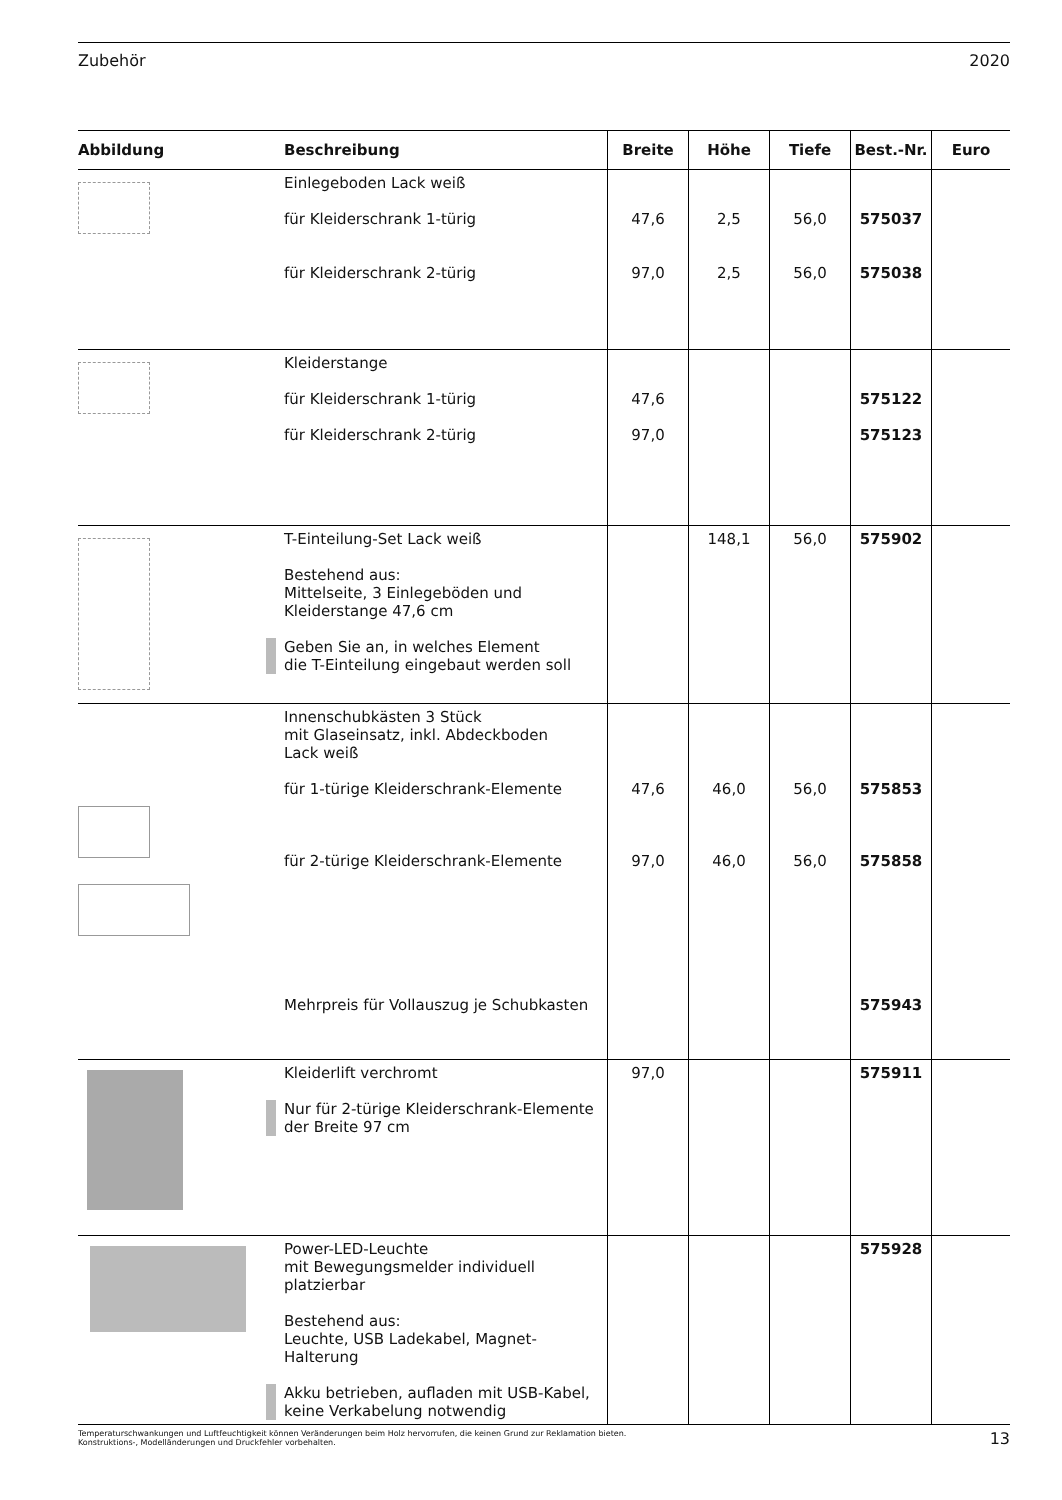Zubehör 2020
| Abbildung | Beschreibung | Breite | Höhe | Tiefe | Best.-Nr. | Euro |
| --- | --- | --- | --- | --- | --- | --- |
| | Einlegeboden Lack weiß für Kleiderschrank 1-türig für Kleiderschrank 2-türig | 47,6 97,0 | 2,5 2,5 | 56,0 56,0 | 575037 575038 | |
| | Kleiderstange für Kleiderschrank 1-türig für Kleiderschrank 2-türig | 47,6 97,0 | | | 575122 575123 | |
| | T-Einteilung-Set Lack weiß Bestehend aus: Mittelseite, 3 Einlegeböden und Kleiderstange 47,6 cm Geben Sie an, in welches Element die T-Einteilung eingebaut werden soll | | 148,1 | 56,0 | 575902 | |
| | Innenschubkästen 3 Stück mit Glaseinsatz, inkl. Abdeckboden Lack weiß für 1-türige Kleiderschrank-Elemente für 2-türige Kleiderschrank-Elemente Mehrpreis für Vollauszug je Schubkasten | 47,6 97,0 | 46,0 46,0 | 56,0 56,0 | 575853 575858 575943 | |
| | Kleiderlift verchromt Nur für 2-türige Kleiderschrank-Elemente der Breite 97 cm | 97,0 | | | 575911 | |
| | Power-LED-Leuchte mit Bewegungsmelder individuell platzierbar Bestehend aus: Leuchte, USB Ladekabel, Magnet-Halterung Akku betrieben, aufladen mit USB-Kabel, keine Verkabelung notwendig | | | | 575928 | |
Temperaturschwankungen und Luftfeuchtigkeit können Veränderungen beim Holz hervorrufen, die keinen Grund zur Reklamation bieten.
Konstruktions-, Modelländerungen und Druckfehler vorbehalten.
13